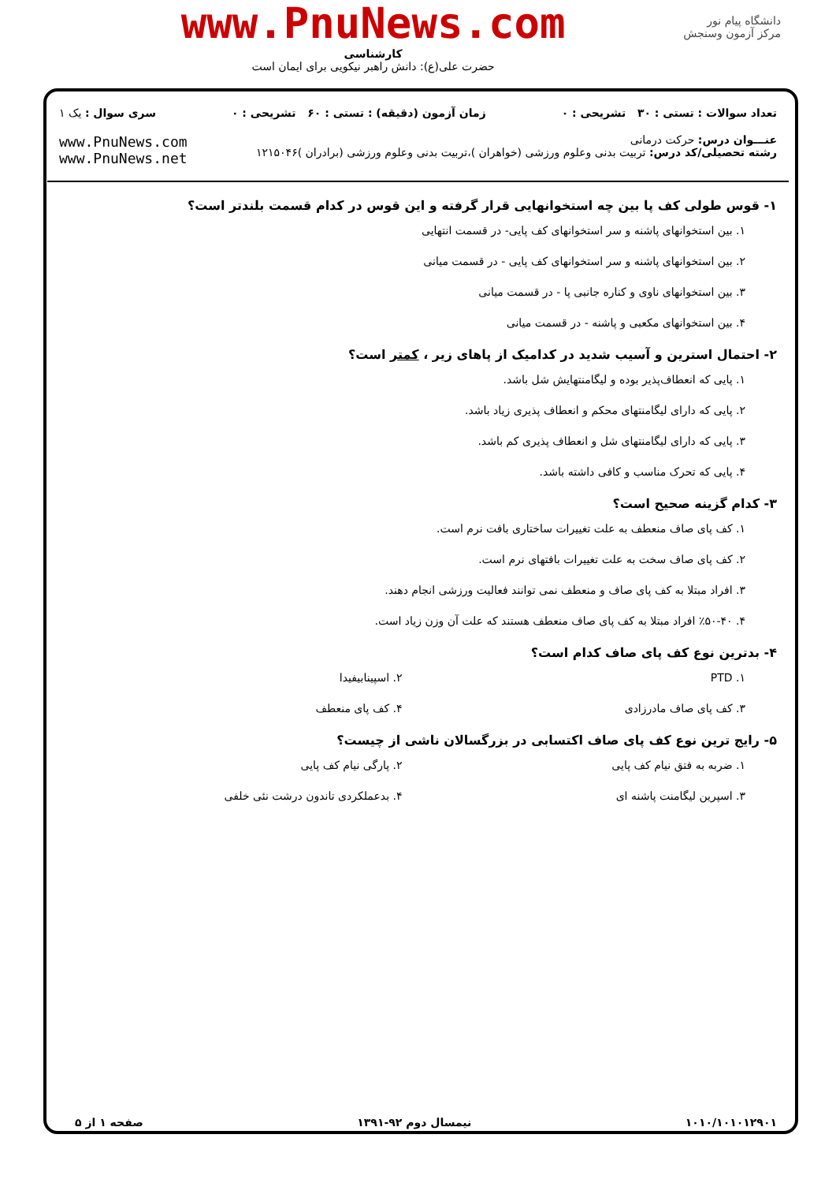دانشگاه پیام نور
مرکز آزمون وسنجش
www.PnuNews.com
کارشناسی
حضرت علی(ع): دانش راهبر نیکویی برای ایمان است
تعداد سوالات : تستی : ۳۰ تشریحی : ۰ زمان آزمون (دقیقه) : تستی : ۶۰ تشریحی : ۰ سری سوال : یک ۱
عنـــوان درس: حرکت درمانی
رشته تحصیلی/کد درس: تربیت بدنی وعلوم ورزشی (خواهران )،تربیت بدنی وعلوم ورزشی (برادران )۱۲۱۵۰۴۶
www.PnuNews.com
www.PnuNews.net
۱- قوس طولی کف پا بین چه استخوانهایی قرار گرفته و این قوس در کدام قسمت بلندتر است؟
۱. بین استخوانهای پاشنه و سر استخوانهای کف پایی- در قسمت انتهایی
۲. بین استخوانهای پاشنه و سر استخوانهای کف پایی - در قسمت میانی
۳. بین استخوانهای ناوی و کناره جانبی پا - در قسمت میانی
۴. بین استخوانهای مکعبی و پاشنه - در قسمت میانی
۲- احتمال استرین و آسیب شدید در کدامیک از پاهای زیر ، کمتر است؟
۱. پایی که انعطاف‌پذیر بوده و لیگامنتهایش شل باشد.
۲. پایی که دارای لیگامنتهای محکم و انعطاف پذیری زیاد باشد.
۳. پایی که دارای لیگامنتهای شل و انعطاف پذیری کم باشد.
۴. پایی که تحرک مناسب و کافی داشته باشد.
۳- کدام گزینه صحیح است؟
۱. کف پای صاف منعطف به علت تغییرات ساختاری بافت نرم است.
۲. کف پای صاف سخت به علت تغییرات بافتهای نرم است.
۳. افراد مبتلا به کف پای صاف و منعطف نمی توانند فعالیت ورزشی انجام دهند.
۴. ٪۵۰-۴۰ افراد مبتلا به کف پای صاف منعطف هستند که علت آن وزن زیاد است.
۴- بدترین نوع کف پای صاف کدام است؟
۱. PTD ۲. اسپینابیفیدا
۳. کف پای صاف مادرزادی ۴. کف پای منعطف
۵- رایج ترین نوع کف پای صاف اکتسابی در بزرگسالان ناشی از چیست؟
۱. ضربه به فتق نیام کف پایی ۲. پارگی نیام کف پایی
۳. اسپرین لیگامنت پاشنه ای ۴. بدعملکردی تاندون درشت نئی خلفی
۱۰۱۰/۱۰۱۰۱۲۹۰۱ نیمسال دوم ۹۲-۱۳۹۱ صفحه ۱ از ۵